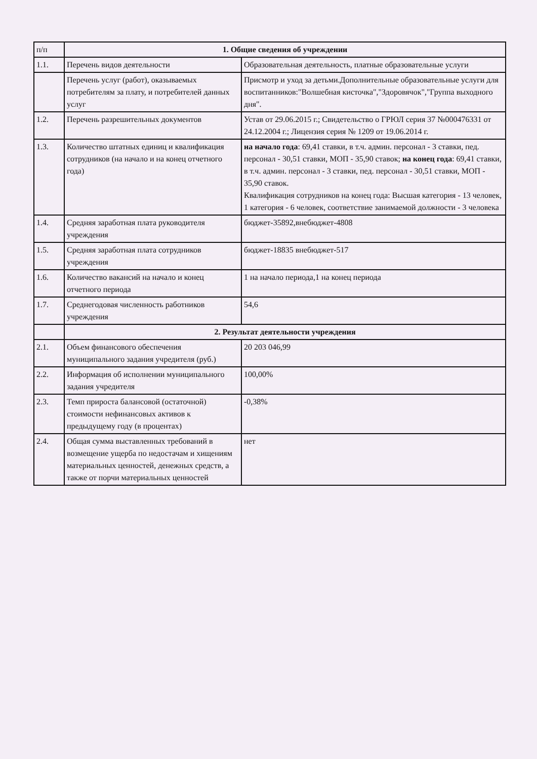| п/п | 1. Общие сведения об учреждении | |
| 1.1. | Перечень видов деятельности | Образовательная деятельность, платные образовательные услуги |
| | Перечень услуг (работ), оказываемых потребителям за плату, и потребителей данных услуг | Присмотр и уход за детьми.Дополнительные образовательные услуги для воспитанников:"Волшебная кисточка","Здоровячок","Группа выходного дня". |
| 1.2. | Перечень разрешительных документов | Устав от 29.06.2015 г.; Свидетельство о ГРЮЛ серия 37 №000476331 от 24.12.2004 г.; Лицензия серия № 1209 от 19.06.2014 г. |
| 1.3. | Количество штатных единиц и квалификация сотрудников (на начало и на конец отчетного года) | на начало года : 69,41 ставки, в т.ч. админ. персонал - 3 ставки, пед. персонал - 30,51 ставки, МОП - 35,90 ставок; на конец года : 69,41 ставки, в т.ч. админ. персонал - 3 ставки, пед. персонал - 30,51 ставки, МОП - 35,90 ставок. Квалификация сотрудников на конец года: Высшая категория - 13 человек, 1 категория - 6 человек, соответствие занимаемой должности - 3 человека |
| 1.4. | Средняя заработная плата руководителя учреждения | бюджет-35892,внебюджет-4808 |
| 1.5. | Средняя заработная плата сотрудников учреждения | бюджет-18835 внебюджет-517 |
| 1.6. | Количество вакансий на начало и конец отчетного периода | 1 на начало периода,1 на конец периода |
| 1.7. | Среднегодовая численность работников учреждения | 54,6 |
| | 2. Результат деятельности учреждения | |
| 2.1. | Объем финансового обеспечения муниципального задания учредителя (руб.) | 20 203 046,99 |
| 2.2. | Информация об исполнении муниципального задания учредителя | 100,00% |
| 2.3. | Темп прироста балансовой (остаточной) стоимости нефинансовых активов к предыдущему году (в процентах) | -0,38% |
| 2.4. | Общая сумма выставленных требований в возмещение ущерба по недостачам и хищениям материальных ценностей, денежных средств, а также от порчи материальных ценностей | нет |